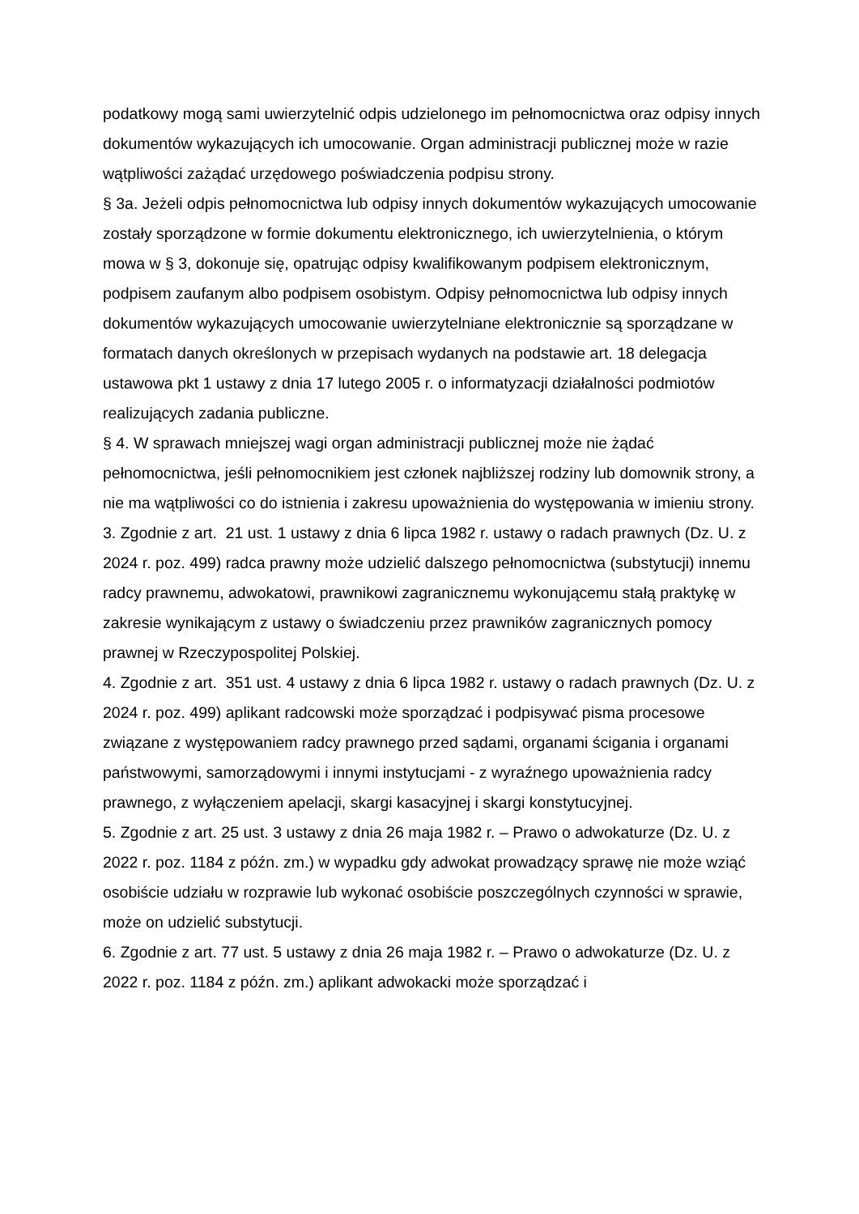podatkowy mogą sami uwierzytelnić odpis udzielonego im pełnomocnictwa oraz odpisy innych dokumentów wykazujących ich umocowanie. Organ administracji publicznej może w razie wątpliwości zażądać urzędowego poświadczenia podpisu strony.
§ 3a. Jeżeli odpis pełnomocnictwa lub odpisy innych dokumentów wykazujących umocowanie zostały sporządzone w formie dokumentu elektronicznego, ich uwierzytelnienia, o którym mowa w § 3, dokonuje się, opatrując odpisy kwalifikowanym podpisem elektronicznym, podpisem zaufanym albo podpisem osobistym. Odpisy pełnomocnictwa lub odpisy innych dokumentów wykazujących umocowanie uwierzytelniane elektronicznie są sporządzane w formatach danych określonych w przepisach wydanych na podstawie art. 18 delegacja ustawowa pkt 1 ustawy z dnia 17 lutego 2005 r. o informatyzacji działalności podmiotów realizujących zadania publiczne.
§ 4. W sprawach mniejszej wagi organ administracji publicznej może nie żądać pełnomocnictwa, jeśli pełnomocnikiem jest członek najbliższej rodziny lub domownik strony, a nie ma wątpliwości co do istnienia i zakresu upoważnienia do występowania w imieniu strony.
3. Zgodnie z art. 21 ust. 1 ustawy z dnia 6 lipca 1982 r. ustawy o radach prawnych (Dz. U. z 2024 r. poz. 499) radca prawny może udzielić dalszego pełnomocnictwa (substytucji) innemu radcy prawnemu, adwokatowi, prawnikowi zagranicznemu wykonującemu stałą praktykę w zakresie wynikającym z ustawy o świadczeniu przez prawników zagranicznych pomocy prawnej w Rzeczypospolitej Polskiej.
4. Zgodnie z art. 351 ust. 4 ustawy z dnia 6 lipca 1982 r. ustawy o radach prawnych (Dz. U. z 2024 r. poz. 499) aplikant radcowski może sporządzać i podpisywać pisma procesowe związane z występowaniem radcy prawnego przed sądami, organami ścigania i organami państwowymi, samorządowymi i innymi instytucjami - z wyraźnego upoważnienia radcy prawnego, z wyłączeniem apelacji, skargi kasacyjnej i skargi konstytucyjnej.
5. Zgodnie z art. 25 ust. 3 ustawy z dnia 26 maja 1982 r. – Prawo o adwokaturze (Dz. U. z 2022 r. poz. 1184 z późn. zm.) w wypadku gdy adwokat prowadzący sprawę nie może wziąć osobiście udziału w rozprawie lub wykonać osobiście poszczególnych czynności w sprawie, może on udzielić substytucji.
6. Zgodnie z art. 77 ust. 5 ustawy z dnia 26 maja 1982 r. – Prawo o adwokaturze (Dz. U. z 2022 r. poz. 1184 z późn. zm.) aplikant adwokacki może sporządzać i